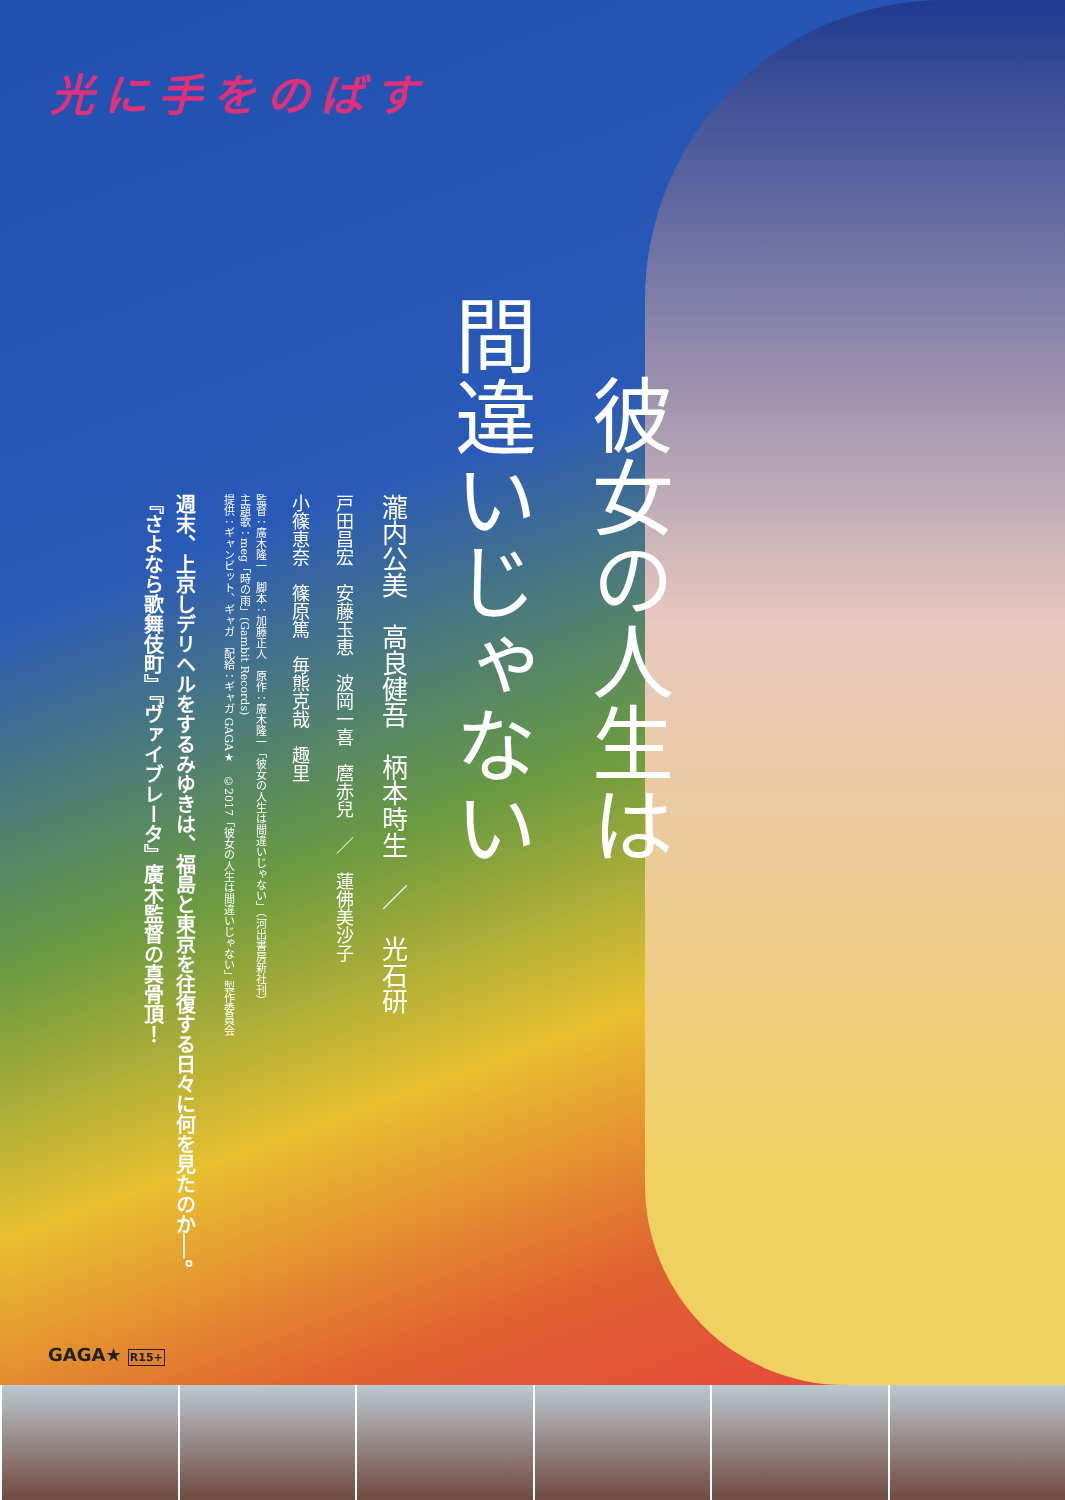光に手をのばす
彼女の人生は
間違いじゃない
瀧内公美　高良健吾　柄本時生　／　光石研
戸田昌宏　安藤玉恵　波岡一喜　麿赤兒　／　蓮佛美沙子
小篠恵奈　篠原篤　毎熊克哉　趣里
監督：廣木隆一　脚本：加藤正人　原作：廣木隆一「彼女の人生は間違いじゃない」（河出書房新社刊）
主題歌：meg「時の雨」(Gambit Records)
提供：ギャンビット、ギャガ　配給：ギャガ GAGA★　©2017「彼女の人生は間違いじゃない」製作委員会
週末、上京しデリヘルをするみゆきは、福島と東京を往復する日々に何を見たのか──。
『さよなら歌舞伎町』『ヴァイブレータ』廣木監督の真骨頂！
GAGA★ R15+